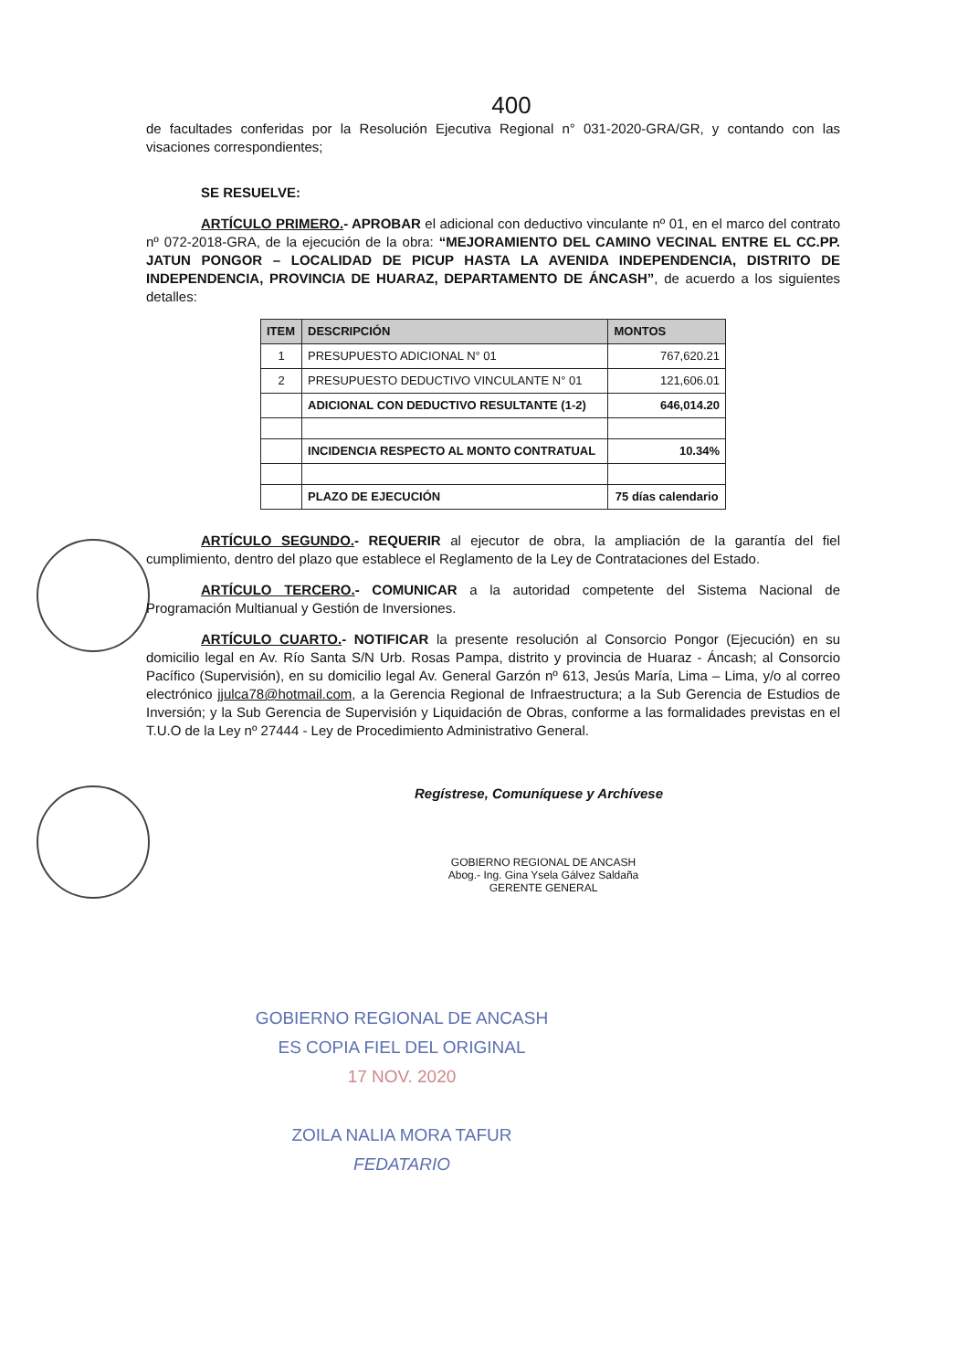400
de facultades conferidas por la Resolución Ejecutiva Regional n° 031-2020-GRA/GR, y contando con las visaciones correspondientes;
SE RESUELVE:
ARTÍCULO PRIMERO.- APROBAR el adicional con deductivo vinculante nº 01, en el marco del contrato nº 072-2018-GRA, de la ejecución de la obra: “MEJORAMIENTO DEL CAMINO VECINAL ENTRE EL CC.PP. JATUN PONGOR – LOCALIDAD DE PICUP HASTA LA AVENIDA INDEPENDENCIA, DISTRITO DE INDEPENDENCIA, PROVINCIA DE HUARAZ, DEPARTAMENTO DE ÁNCASH”, de acuerdo a los siguientes detalles:
| ITEM | DESCRIPCIÓN | MONTOS |
| --- | --- | --- |
| 1 | PRESUPUESTO ADICIONAL N° 01 | 767,620.21 |
| 2 | PRESUPUESTO DEDUCTIVO VINCULANTE N° 01 | 121,606.01 |
| | ADICIONAL CON DEDUCTIVO RESULTANTE (1-2) | 646,014.20 |
| | INCIDENCIA RESPECTO AL MONTO CONTRATUAL | 10.34% |
| | PLAZO DE EJECUCIÓN | 75 días calendario |
ARTÍCULO SEGUNDO.- REQUERIR al ejecutor de obra, la ampliación de la garantía del fiel cumplimiento, dentro del plazo que establece el Reglamento de la Ley de Contrataciones del Estado.
ARTÍCULO TERCERO.- COMUNICAR a la autoridad competente del Sistema Nacional de Programación Multianual y Gestión de Inversiones.
ARTÍCULO CUARTO.- NOTIFICAR la presente resolución al Consorcio Pongor (Ejecución) en su domicilio legal en Av. Río Santa S/N Urb. Rosas Pampa, distrito y provincia de Huaraz - Áncash; al Consorcio Pacífico (Supervisión), en su domicilio legal Av. General Garzón nº 613, Jesús María, Lima – Lima, y/o al correo electrónico jjulca78@hotmail.com, a la Gerencia Regional de Infraestructura; a la Sub Gerencia de Estudios de Inversión; y la Sub Gerencia de Supervisión y Liquidación de Obras, conforme a las formalidades previstas en el T.U.O de la Ley nº 27444 - Ley de Procedimiento Administrativo General.
Regístrese, Comuníquese y Archívese
GOBIERNO REGIONAL DE ANCASH
Abog.- Ing. Gina Ysela Gálvez Saldaña
GERENTE GENERAL
GOBIERNO REGIONAL DE ANCASH
ES COPIA FIEL DEL ORIGINAL
17 NOV. 2020
ZOILA NALIA MORA TAFUR
FEDATARIO